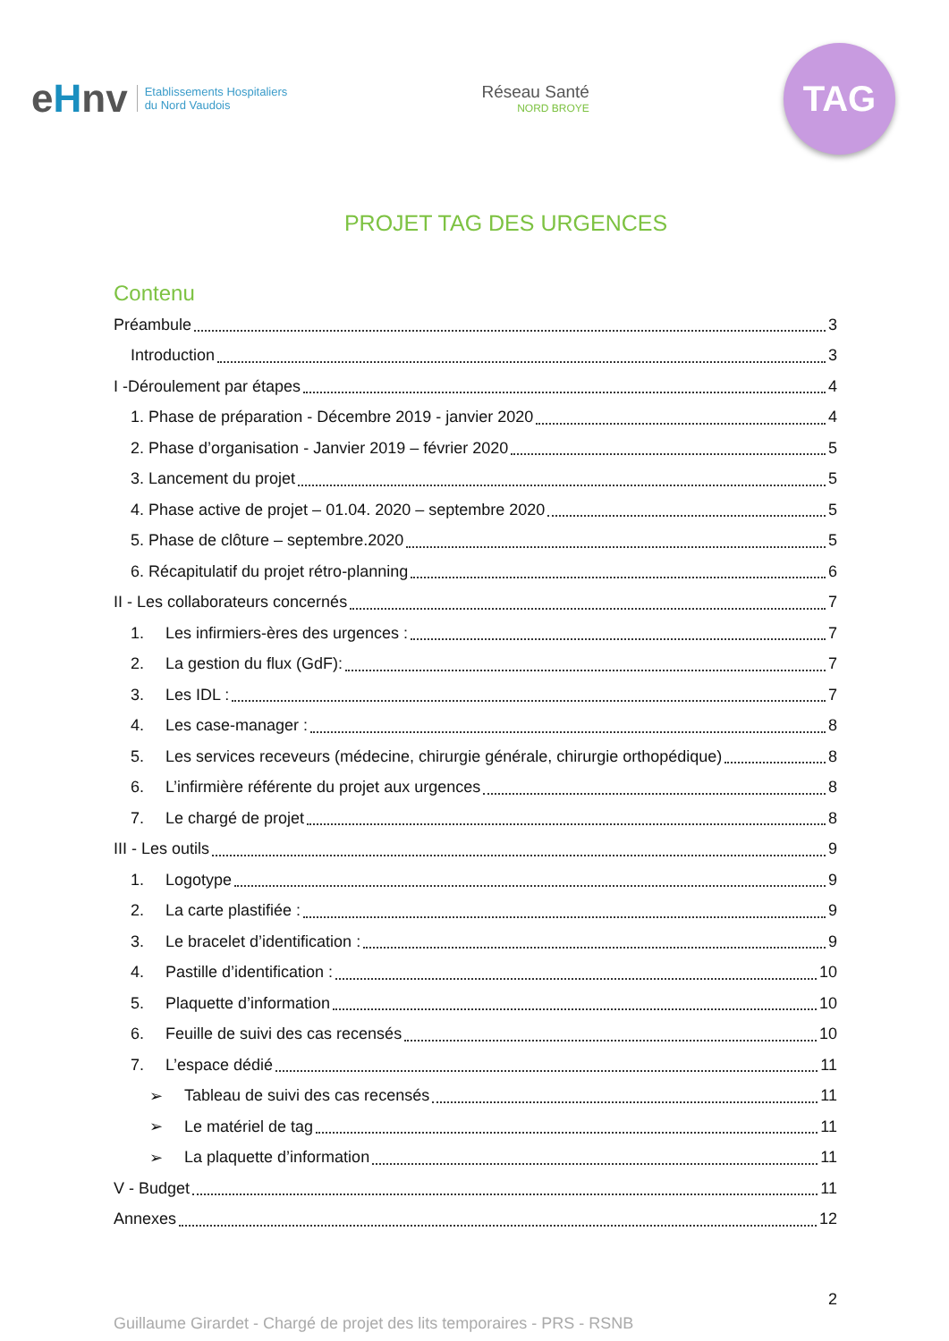eHnv
Etablissements Hospitaliers
du Nord Vaudois
Réseau Santé
NORD BROYE
TAG
PROJET TAG DES URGENCES
Contenu
Préambule 3
Introduction 3
I -Déroulement par étapes 4
1. Phase de préparation - Décembre 2019 - janvier 2020 4
2. Phase d’organisation - Janvier 2019 – février 2020 5
3. Lancement du projet 5
4. Phase active de projet – 01.04. 2020 – septembre 2020 5
5. Phase de clôture – septembre.2020 5
6. Récapitulatif du projet rétro-planning 6
II - Les collaborateurs concernés 7
1. Les infirmiers-ères des urgences : 7
2. La gestion du flux (GdF): 7
3. Les IDL : 7
4. Les case-manager : 8
5. Les services receveurs (médecine, chirurgie générale, chirurgie orthopédique) 8
6. L’infirmière référente du projet aux urgences 8
7. Le chargé de projet 8
III - Les outils 9
1. Logotype 9
2. La carte plastifiée : 9
3. Le bracelet d’identification : 9
4. Pastille d’identification : 10
5. Plaquette d’information 10
6. Feuille de suivi des cas recensés 10
7. L’espace dédié 11
➢ Tableau de suivi des cas recensés 11
➢ Le matériel de tag 11
➢ La plaquette d’information 11
V - Budget 11
Annexes 12
2
Guillaume Girardet - Chargé de projet des lits temporaires - PRS - RSNB